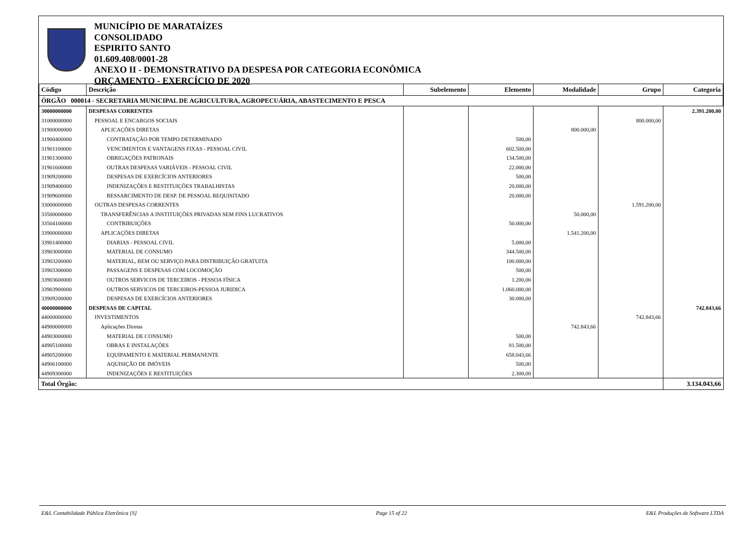MUNICÍPIO DE MARATAÍZES
CONSOLIDADO
ESPIRITO SANTO
01.609.408/0001-28
ANEXO II - DEMONSTRATIVO DA DESPESA POR CATEGORIA ECONÔMICA
ORÇAMENTO - EXERCÍCIO DE 2020
| Código | Descrição | Subelemento | Elemento | Modalidade | Grupo | Categoria |
| --- | --- | --- | --- | --- | --- | --- |
| ÓRGÃO 000014 - SECRETARIA MUNICIPAL DE AGRICULTURA, AGROPECUÁRIA, ABASTECIMENTO E PESCA | | | | | | |
| 30000000000 | DESPESAS CORRENTES | | | | | 2.391.200,00 |
| 31000000000 | PESSOAL E ENCARGOS SOCIAIS | | | | 800.000,00 | |
| 31900000000 | APLICAÇÕES DIRETAS | | | 800.000,00 | | |
| 31900400000 | CONTRATAÇÃO POR TEMPO DETERMINADO | | 500,00 | | | |
| 31901100000 | VENCIMENTOS E VANTAGENS FIXAS - PESSOAL CIVIL | | 602.500,00 | | | |
| 31901300000 | OBRIGAÇÕES PATRONAIS | | 134.500,00 | | | |
| 31901600000 | OUTRAS DESPESAS VARIÁVEIS - PESSOAL CIVIL | | 22.000,00 | | | |
| 31909200000 | DESPESAS DE EXERCÍCIOS ANTERIORES | | 500,00 | | | |
| 31909400000 | INDENIZAÇÕES E RESTITUIÇÕES TRABALHISTAS | | 20.000,00 | | | |
| 31909600000 | RESSARCIMENTO DE DESP. DE PESSOAL REQUISITADO | | 20.000,00 | | | |
| 33000000000 | OUTRAS DESPESAS CORRENTES | | | | 1.591.200,00 | |
| 33500000000 | TRANSFERÊNCIAS A INSTITUIÇÕES PRIVADAS SEM FINS LUCRATIVOS | | | 50.000,00 | | |
| 33504100000 | CONTRIBUIÇÕES | | 50.000,00 | | | |
| 33900000000 | APLICAÇÕES DIRETAS | | | 1.541.200,00 | | |
| 33901400000 | DIARIAS - PESSOAL CIVIL | | 5.000,00 | | | |
| 33903000000 | MATERIAL DE CONSUMO | | 344.500,00 | | | |
| 33903200000 | MATERIAL, BEM OU SERVIÇO PARA DISTRIBUIÇÃO GRATUITA | | 100.000,00 | | | |
| 33903300000 | PASSAGENS E DESPESAS COM LOCOMOÇÃO | | 500,00 | | | |
| 33903600000 | OUTROS SERVICOS DE TERCEIROS - PESSOA FÍSICA | | 1.200,00 | | | |
| 33903900000 | OUTROS SERVICOS DE TERCEIROS-PESSOA JURIDICA | | 1.060.000,00 | | | |
| 33909200000 | DESPESAS DE EXERCÍCIOS ANTERIORES | | 30.000,00 | | | |
| 40000000000 | DESPESAS DE CAPITAL | | | | | 742.843,66 |
| 44000000000 | INVESTIMENTOS | | | | 742.843,66 | |
| 44900000000 | Aplicações Diretas | | | 742.843,66 | | |
| 44903000000 | MATERIAL DE CONSUMO | | 500,00 | | | |
| 44905100000 | OBRAS E INSTALAÇÕES | | 81.500,00 | | | |
| 44905200000 | EQUIPAMENTO E MATERIAL PERMANENTE | | 658.043,66 | | | |
| 44906100000 | AQUISIÇÃO DE IMÓVEIS | | 500,00 | | | |
| 44909300000 | INDENIZAÇÕES E RESTITUIÇÕES | | 2.300,00 | | | |
| Total Órgão: | | | | | | 3.134.043,66 |
E&L Contabilidade Pública Eletrônica [S] Page 15 of 22 E&L Produções de Software LTDA